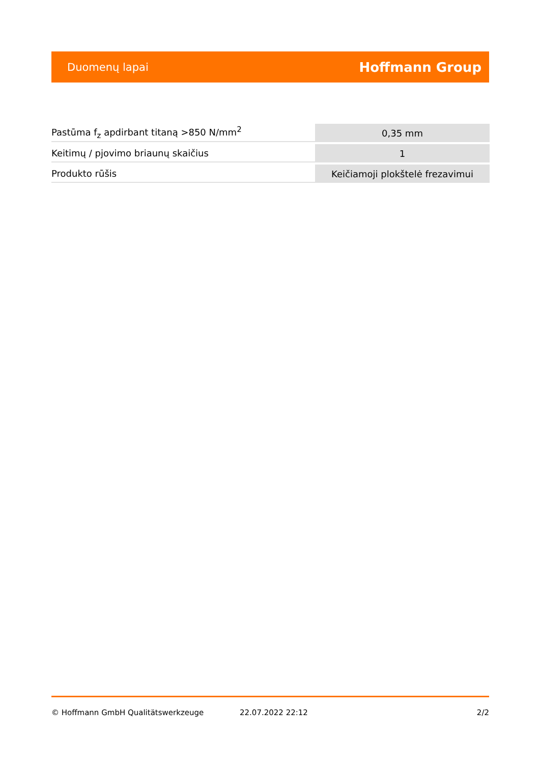Duomenų lapai Hoffmann Group
| Pastūma f<sub>z</sub> apdirbant titaną >850 N/mm<sup>2</sup> | 0,35 mm |
| Keitimų / pjovimo briaunų skaičius | 1 |
| Produkto rūšis | Keičiamoji plokštelė frezavimui |
© Hoffmann GmbH Qualitätswerkzeuge 22.07.2022 22:12 2/2